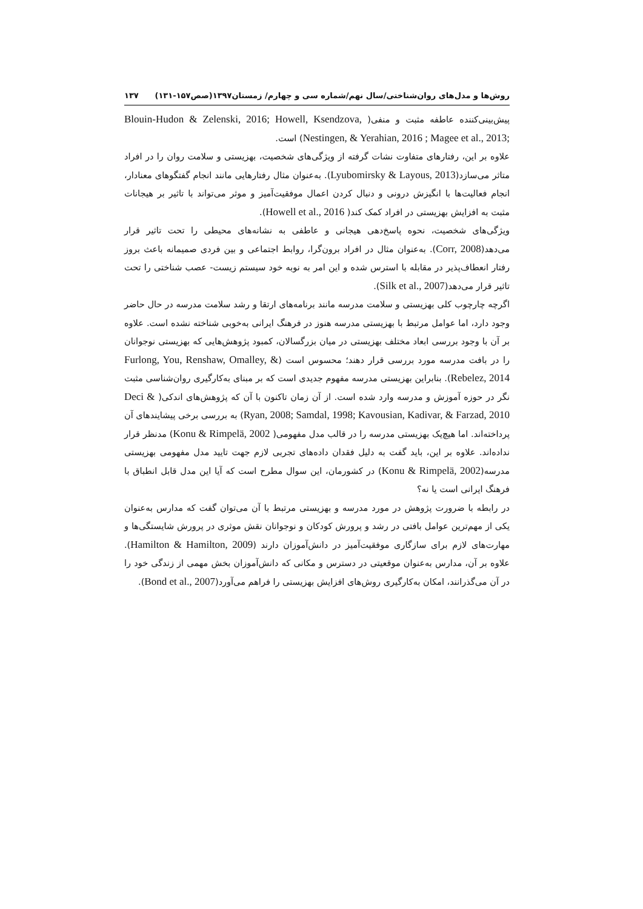روش‌ها و مدل‌های روان‌شناختی/سال نهم/شماره سی و چهارم/ زمستان۱۳۹۷(صص۱۵۷-۱۳۱) ۱۳۷
پیش‌بینی‌کننده عاطفه مثبت و منفی( Blouin-Hudon & Zelenski, 2016; Howell, Ksendzova, Nestingen, & Yerahian, 2016 ; Magee et al., 2013;) است.
علاوه بر این، رفتارهای متفاوت نشات گرفته از ویژگی‌های شخصیت، بهزیستی و سلامت روان را در افراد متاثر می‌سازد(Lyubomirsky & Layous, 2013). به‌عنوان مثال رفتارهایی مانند انجام گفتگوهای معنادار، انجام فعالیت‌ها با انگیزش درونی و دنبال کردن اعمال موفقیت‌آمیز و موثر می‌تواند با تاثیر بر هیجانات مثبت به افزایش بهزیستی در افراد کمک کند( Howell et al., 2016).
ویژگی‌های شخصیت، نحوه پاسخ‌دهی هیجانی و عاطفی به نشانه‌های محیطی را تحت تاثیر قرار می‌دهد(Corr, 2008). به‌عنوان مثال در افراد برون‌گرا، روابط اجتماعی و بین فردی صمیمانه باعث بروز رفتار انعطاف‌پذیر در مقابله با استرس شده و این امر به نوبه خود سیستم زیست- عصب شناختی را تحت تاثیر قرار می‌دهد(Silk et al., 2007).
اگرچه چارچوب کلی بهزیستی و سلامت مدرسه مانند برنامه‌های ارتقا و رشد سلامت مدرسه در حال حاضر وجود دارد، اما عوامل مرتبط با بهزیستی مدرسه هنوز در فرهنگ ایرانی به‌خوبی شناخته نشده است. علاوه بر آن با وجود بررسی ابعاد مختلف بهزیستی در میان بزرگسالان، کمبود پژوهش‌هایی که بهزیستی نوجوانان را در بافت مدرسه مورد بررسی قرار دهند؛ محسوس است (Furlong, You, Renshaw, Omalley, & Rebelez, 2014). بنابراین بهزیستی مدرسه مفهوم جدیدی است که بر مبنای به‌کارگیری روان‌شناسی مثبت نگر در حوزه آموزش و مدرسه وارد شده است. از آن زمان تاکنون با آن که پژوهش‌های اندکی( Deci & Ryan, 2008; Samdal, 1998; Kavousian, Kadivar, & Farzad, 2010) به بررسی برخی پیشایندهای آن پرداخته‌اند. اما هیچ‌یک بهزیستی مدرسه را در قالب مدل مفهومی( Konu & Rimpelä, 2002) مدنظر قرار نداده‌اند. علاوه بر این، باید گفت به دلیل فقدان داده‌های تجربی لازم جهت تایید مدل مفهومی بهزیستی مدرسه(Konu & Rimpelä, 2002) در کشورمان، این سوال مطرح است که آیا این مدل قابل انطباق با فرهنگ ایرانی است یا نه؟
در رابطه با ضرورت پژوهش در مورد مدرسه و بهزیستی مرتبط با آن می‌توان گفت که مدارس به‌عنوان یکی از مهم‌ترین عوامل بافتی در رشد و پرورش کودکان و نوجوانان نقش موثری در پرورش شایستگی‌ها و مهارت‌های لازم برای سازگاری موفقیت‌آمیز در دانش‌آموزان دارند (Hamilton & Hamilton, 2009). علاوه بر آن، مدارس به‌عنوان موقعیتی در دسترس و مکانی که دانش‌آموزان بخش مهمی از زندگی خود را در آن می‌گذرانند، امکان به‌کارگیری روش‌های افزایش بهزیستی را فراهم می‌آورد(Bond et al., 2007).